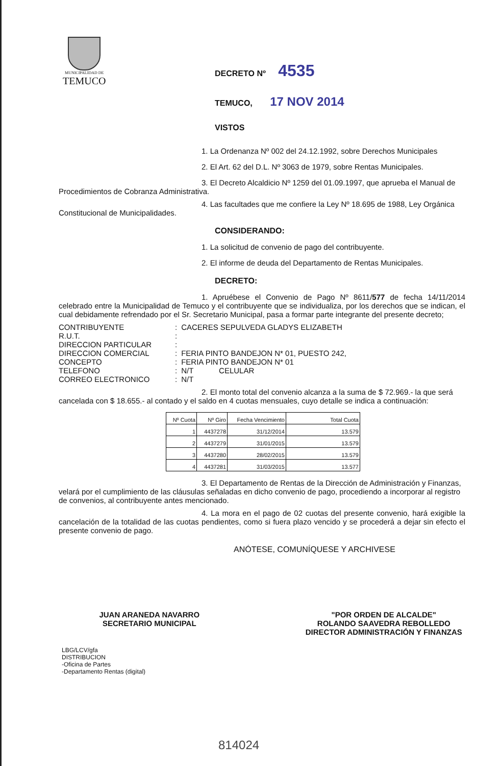MUNICIPALIDAD DE
TEMUCO
DECRETO Nº 4535
TEMUCO, 17 NOV 2014
VISTOS
1. La Ordenanza Nº 002 del 24.12.1992, sobre Derechos Municipales
2. El Art. 62 del D.L. Nº 3063 de 1979, sobre Rentas Municipales.
3. El Decreto Alcaldicio Nº 1259 del 01.09.1997, que aprueba el Manual de Procedimientos de Cobranza Administrativa.
4. Las facultades que me confiere la Ley Nº 18.695 de 1988, Ley Orgánica Constitucional de Municipalidades.
CONSIDERANDO:
1. La solicitud de convenio de pago del contribuyente.
2. El informe de deuda del Departamento de Rentas Municipales.
DECRETO:
1. Apruébese el Convenio de Pago Nº 8611/577 de fecha 14/11/2014 celebrado entre la Municipalidad de Temuco y el contribuyente que se individualiza, por los derechos que se indican, el cual debidamente refrendado por el Sr. Secretario Municipal, pasa a formar parte integrante del presente decreto;
| CONTRIBUYENTE | : | CACERES SEPULVEDA GLADYS ELIZABETH |
| R.U.T. | : | |
| DIRECCION PARTICULAR | : | |
| DIRECCION COMERCIAL | : | FERIA PINTO BANDEJON N* 01, PUESTO 242, |
| CONCEPTO | : | FERIA PINTO BANDEJON N* 01 |
| TELEFONO | : | N/T CELULAR |
| CORREO ELECTRONICO | : | N/T |
2. El monto total del convenio alcanza a la suma de $ 72.969.- la que será cancelada con $ 18.655.- al contado y el saldo en 4 cuotas mensuales, cuyo detalle se indica a continuación:
| Nº Cuota | Nº Giro | Fecha Vencimiento | Total Cuota |
| --- | --- | --- | --- |
| 1 | 4437278 | 31/12/2014 | 13.579 |
| 2 | 4437279 | 31/01/2015 | 13.579 |
| 3 | 4437280 | 28/02/2015 | 13.579 |
| 4 | 4437281 | 31/03/2015 | 13.577 |
3. El Departamento de Rentas de la Dirección de Administración y Finanzas, velará por el cumplimiento de las cláusulas señaladas en dicho convenio de pago, procediendo a incorporar al registro de convenios, al contribuyente antes mencionado.
4. La mora en el pago de 02 cuotas del presente convenio, hará exigible la cancelación de la totalidad de las cuotas pendientes, como si fuera plazo vencido y se procederá a dejar sin efecto el presente convenio de pago.
ANÓTESE, COMUNÍQUESE Y ARCHIVESE
JUAN ARANEDA NAVARRO
SECRETARIO MUNICIPAL
"POR ORDEN DE ALCALDE"
ROLANDO SAAVEDRA REBOLLEDO
DIRECTOR ADMINISTRACIÓN Y FINANZAS
LBG/LCV/gfa
DISTRIBUCION
-Oficina de Partes
-Departamento Rentas (digital)
814024